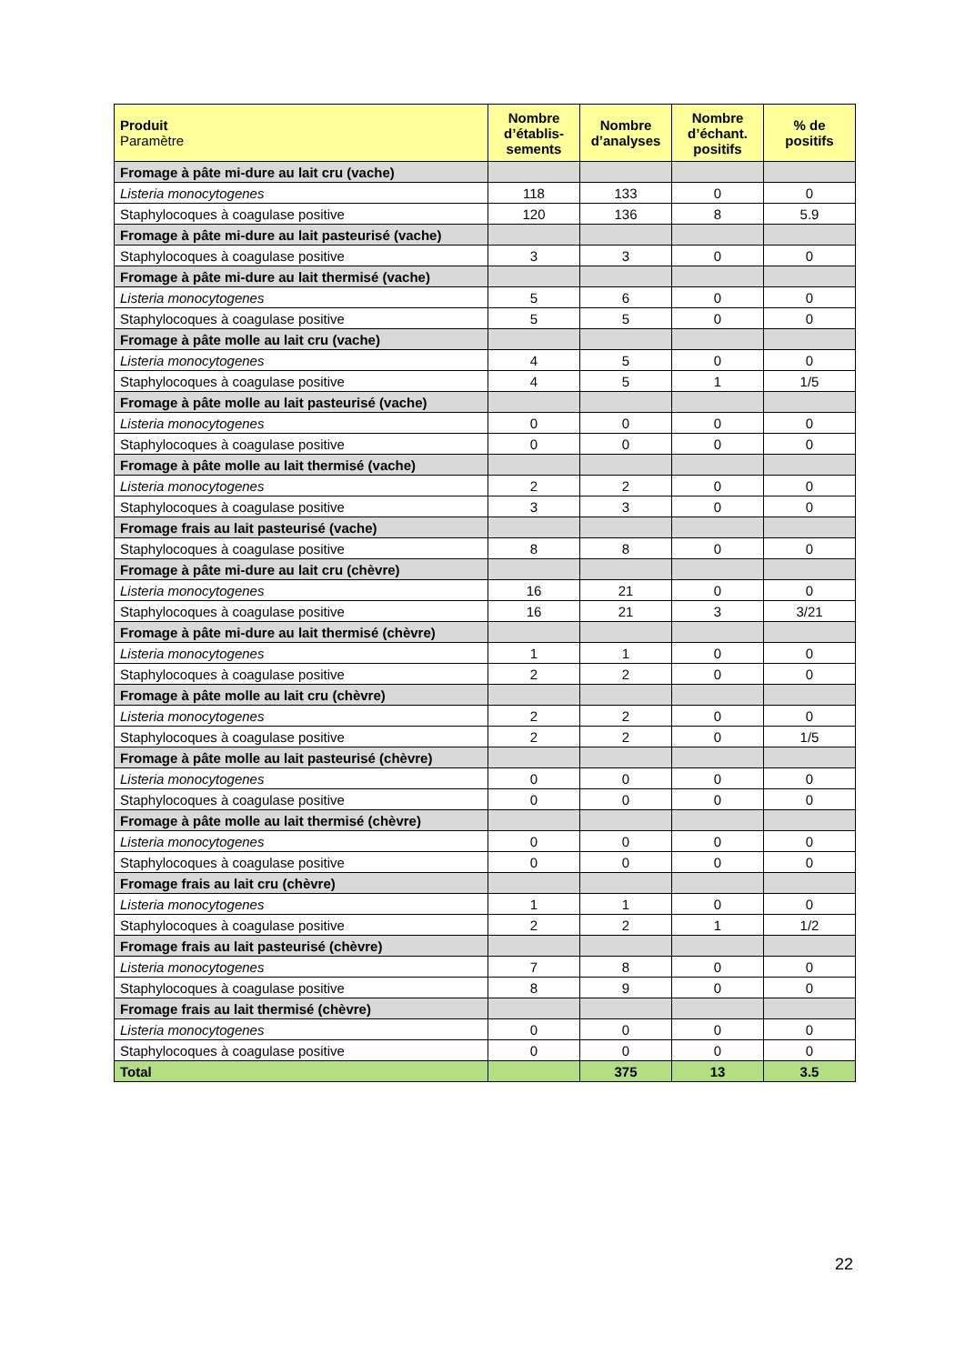| Produit Paramètre | Nombre d’établis-sements | Nombre d’analyses | Nombre d’échant. positifs | % de positifs |
| --- | --- | --- | --- | --- |
| Fromage à pâte mi-dure au lait cru (vache) | | | | |
| Listeria monocytogenes | 118 | 133 | 0 | 0 |
| Staphylocoques à coagulase positive | 120 | 136 | 8 | 5.9 |
| Fromage à pâte mi-dure au lait pasteurisé (vache) | | | | |
| Staphylocoques à coagulase positive | 3 | 3 | 0 | 0 |
| Fromage à pâte mi-dure au lait thermisé (vache) | | | | |
| Listeria monocytogenes | 5 | 6 | 0 | 0 |
| Staphylocoques à coagulase positive | 5 | 5 | 0 | 0 |
| Fromage à pâte molle au lait cru (vache) | | | | |
| Listeria monocytogenes | 4 | 5 | 0 | 0 |
| Staphylocoques à coagulase positive | 4 | 5 | 1 | 1/5 |
| Fromage à pâte molle au lait pasteurisé (vache) | | | | |
| Listeria monocytogenes | 0 | 0 | 0 | 0 |
| Staphylocoques à coagulase positive | 0 | 0 | 0 | 0 |
| Fromage à pâte molle au lait thermisé (vache) | | | | |
| Listeria monocytogenes | 2 | 2 | 0 | 0 |
| Staphylocoques à coagulase positive | 3 | 3 | 0 | 0 |
| Fromage frais au lait pasteurisé (vache) | | | | |
| Staphylocoques à coagulase positive | 8 | 8 | 0 | 0 |
| Fromage à pâte mi-dure au lait cru (chèvre) | | | | |
| Listeria monocytogenes | 16 | 21 | 0 | 0 |
| Staphylocoques à coagulase positive | 16 | 21 | 3 | 3/21 |
| Fromage à pâte mi-dure au lait thermisé (chèvre) | | | | |
| Listeria monocytogenes | 1 | 1 | 0 | 0 |
| Staphylocoques à coagulase positive | 2 | 2 | 0 | 0 |
| Fromage à pâte molle au lait cru (chèvre) | | | | |
| Listeria monocytogenes | 2 | 2 | 0 | 0 |
| Staphylocoques à coagulase positive | 2 | 2 | 0 | 1/5 |
| Fromage à pâte molle au lait pasteurisé (chèvre) | | | | |
| Listeria monocytogenes | 0 | 0 | 0 | 0 |
| Staphylocoques à coagulase positive | 0 | 0 | 0 | 0 |
| Fromage à pâte molle au lait thermisé (chèvre) | | | | |
| Listeria monocytogenes | 0 | 0 | 0 | 0 |
| Staphylocoques à coagulase positive | 0 | 0 | 0 | 0 |
| Fromage frais au lait cru (chèvre) | | | | |
| Listeria monocytogenes | 1 | 1 | 0 | 0 |
| Staphylocoques à coagulase positive | 2 | 2 | 1 | 1/2 |
| Fromage frais au lait pasteurisé (chèvre) | | | | |
| Listeria monocytogenes | 7 | 8 | 0 | 0 |
| Staphylocoques à coagulase positive | 8 | 9 | 0 | 0 |
| Fromage frais au lait thermisé (chèvre) | | | | |
| Listeria monocytogenes | 0 | 0 | 0 | 0 |
| Staphylocoques à coagulase positive | 0 | 0 | 0 | 0 |
| Total | | 375 | 13 | 3.5 |
22